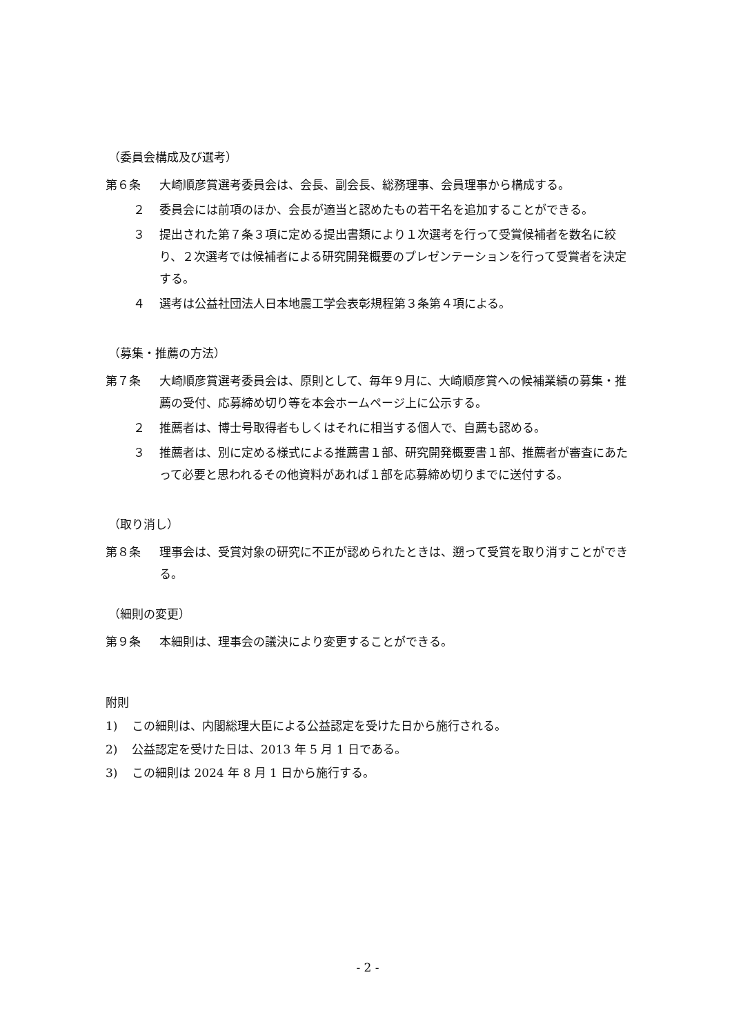（委員会構成及び選考）
第６条 大崎順彦賞選考委員会は、会長、副会長、総務理事、会員理事から構成する。
２ 委員会には前項のほか、会長が適当と認めたもの若干名を追加することができる。
３ 提出された第７条３項に定める提出書類により１次選考を行って受賞候補者を数名に絞り、２次選考では候補者による研究開発概要のプレゼンテーションを行って受賞者を決定する。
４ 選考は公益社団法人日本地震工学会表彰規程第３条第４項による。
（募集・推薦の方法）
第７条 大崎順彦賞選考委員会は、原則として、毎年９月に、大崎順彦賞への候補業績の募集・推薦の受付、応募締め切り等を本会ホームページ上に公示する。
２ 推薦者は、博士号取得者もしくはそれに相当する個人で、自薦も認める。
３ 推薦者は、別に定める様式による推薦書１部、研究開発概要書１部、推薦者が審査にあたって必要と思われるその他資料があれば１部を応募締め切りまでに送付する。
（取り消し）
第８条 理事会は、受賞対象の研究に不正が認められたときは、遡って受賞を取り消すことができる。
（細則の変更）
第９条 本細則は、理事会の議決により変更することができる。
附則
1) この細則は、内閣総理大臣による公益認定を受けた日から施行される。
2) 公益認定を受けた日は、2013 年 5 月 1 日である。
3) この細則は 2024 年 8 月 1 日から施行する。
- 2 -